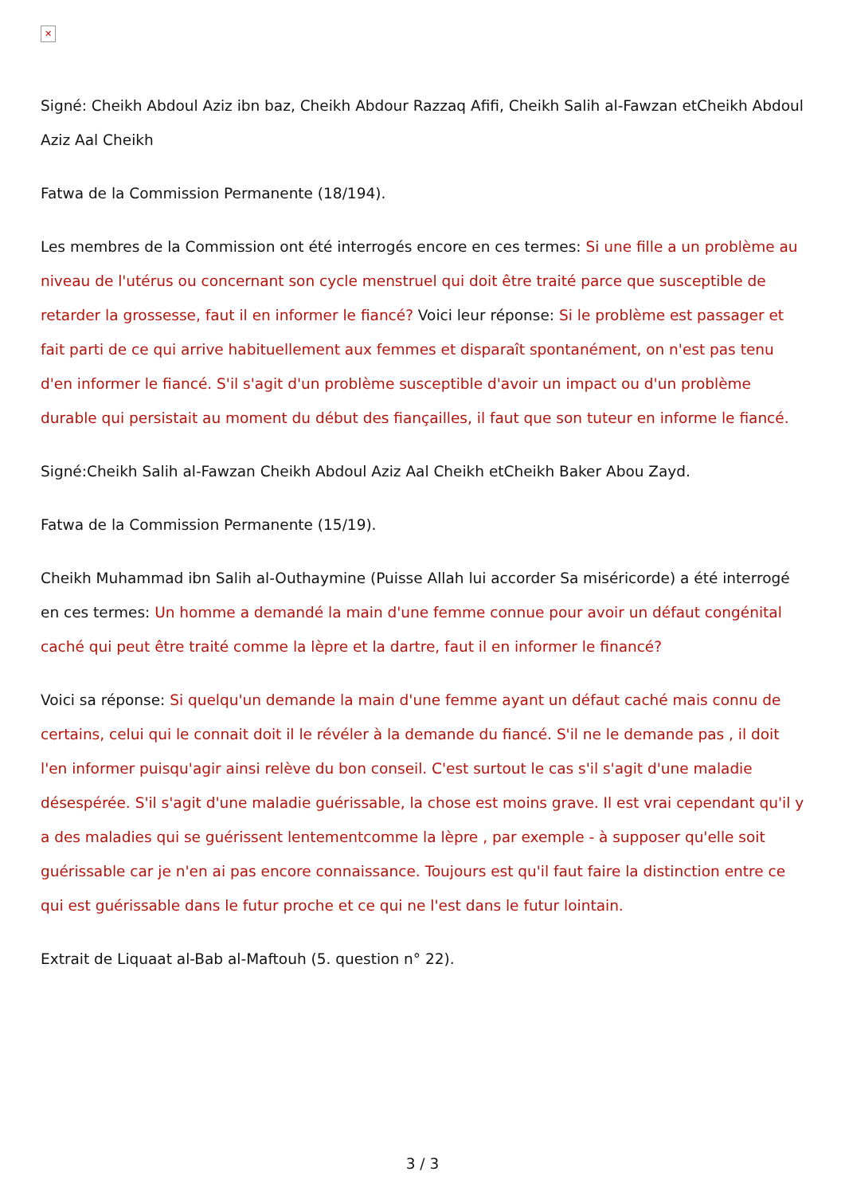✕
Signé: Cheikh Abdoul Aziz ibn baz, Cheikh Abdour Razzaq Afifi, Cheikh Salih al-Fawzan etCheikh Abdoul Aziz Aal Cheikh
Fatwa de la Commission Permanente (18/194).
Les membres de la Commission ont été interrogés encore en ces termes: Si une fille a un problème au niveau de l'utérus ou concernant son cycle menstruel qui doit être traité parce que susceptible de retarder la grossesse, faut il en informer le fiancé? Voici leur réponse: Si le problème est passager et fait parti de ce qui arrive habituellement aux femmes et disparaît spontanément, on n'est pas tenu d'en informer le fiancé. S'il s'agit d'un problème susceptible d'avoir un impact ou d'un problème durable qui persistait au moment du début des fiançailles, il faut que son tuteur en informe le fiancé.
Signé:Cheikh Salih al-Fawzan Cheikh Abdoul Aziz Aal Cheikh etCheikh Baker Abou Zayd.
Fatwa de la Commission Permanente (15/19).
Cheikh Muhammad ibn Salih al-Outhaymine (Puisse Allah lui accorder Sa miséricorde) a été interrogé en ces termes: Un homme a demandé la main d'une femme connue pour avoir un défaut congénital caché qui peut être traité comme la lèpre et la dartre, faut il en informer le financé?
Voici sa réponse: Si quelqu'un demande la main d'une femme ayant un défaut caché mais connu de certains, celui qui le connait doit il le révéler à la demande du fiancé. S'il ne le demande pas , il doit l'en informer puisqu'agir ainsi relève du bon conseil. C'est surtout le cas s'il s'agit d'une maladie désespérée. S'il s'agit d'une maladie guérissable, la chose est moins grave. Il est vrai cependant qu'il y a des maladies qui se guérissent lentementcomme la lèpre , par exemple - à supposer qu'elle soit guérissable car je n'en ai pas encore connaissance. Toujours est qu'il faut faire la distinction entre ce qui est guérissable dans le futur proche et ce qui ne l'est dans le futur lointain.
Extrait de Liquaat al-Bab al-Maftouh (5. question n° 22).
3 / 3